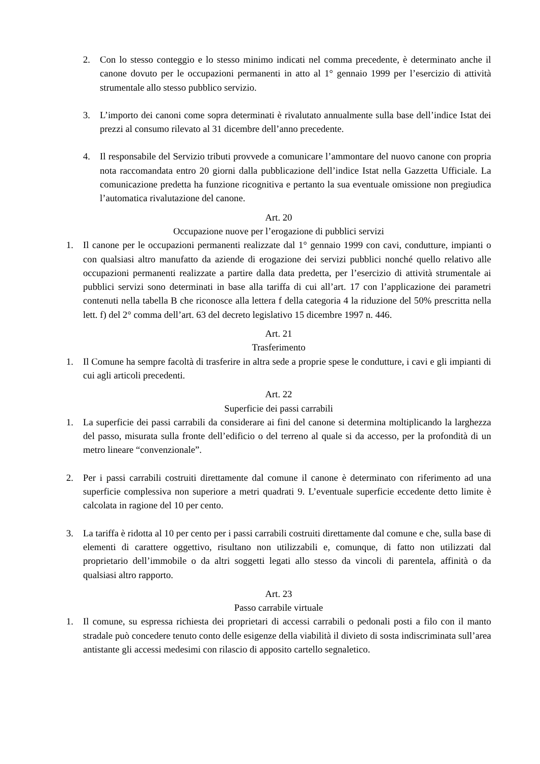2. Con lo stesso conteggio e lo stesso minimo indicati nel comma precedente, è determinato anche il canone dovuto per le occupazioni permanenti in atto al 1° gennaio 1999 per l’esercizio di attività strumentale allo stesso pubblico servizio.
3. L’importo dei canoni come sopra determinati è rivalutato annualmente sulla base dell’indice Istat dei prezzi al consumo rilevato al 31 dicembre dell’anno precedente.
4. Il responsabile del Servizio tributi provvede a comunicare l’ammontare del nuovo canone con propria nota raccomandata entro 20 giorni dalla pubblicazione dell’indice Istat nella Gazzetta Ufficiale. La comunicazione predetta ha funzione ricognitiva e pertanto la sua eventuale omissione non pregiudica l’automatica rivalutazione del canone.
Art. 20
Occupazione nuove per l’erogazione di pubblici servizi
1. Il canone per le occupazioni permanenti realizzate dal 1° gennaio 1999 con cavi, condutture, impianti o con qualsiasi altro manufatto da aziende di erogazione dei servizi pubblici nonché quello relativo alle occupazioni permanenti realizzate a partire dalla data predetta, per l’esercizio di attività strumentale ai pubblici servizi sono determinati in base alla tariffa di cui all’art. 17 con l’applicazione dei parametri contenuti nella tabella B che riconosce alla lettera f della categoria 4 la riduzione del 50% prescritta nella lett. f) del 2° comma dell’art. 63 del decreto legislativo 15 dicembre 1997 n. 446.
Art. 21
Trasferimento
1. Il Comune ha sempre facoltà di trasferire in altra sede a proprie spese le condutture, i cavi e gli impianti di cui agli articoli precedenti.
Art. 22
Superficie dei passi carrabili
1. La superficie dei passi carrabili da considerare ai fini del canone si determina moltiplicando la larghezza del passo, misurata sulla fronte dell’edificio o del terreno al quale si da accesso, per la profondità di un metro lineare “convenzionale”.
2. Per i passi carrabili costruiti direttamente dal comune il canone è determinato con riferimento ad una superficie complessiva non superiore a metri quadrati 9. L’eventuale superficie eccedente detto limite è calcolata in ragione del 10 per cento.
3. La tariffa è ridotta al 10 per cento per i passi carrabili costruiti direttamente dal comune e che, sulla base di elementi di carattere oggettivo, risultano non utilizzabili e, comunque, di fatto non utilizzati dal proprietario dell’immobile o da altri soggetti legati allo stesso da vincoli di parentela, affinità o da qualsiasi altro rapporto.
Art. 23
Passo carrabile virtuale
1. Il comune, su espressa richiesta dei proprietari di accessi carrabili o pedonali posti a filo con il manto stradale può concedere tenuto conto delle esigenze della viabilità il divieto di sosta indiscriminata sull’area antistante gli accessi medesimi con rilascio di apposito cartello segnaletico.